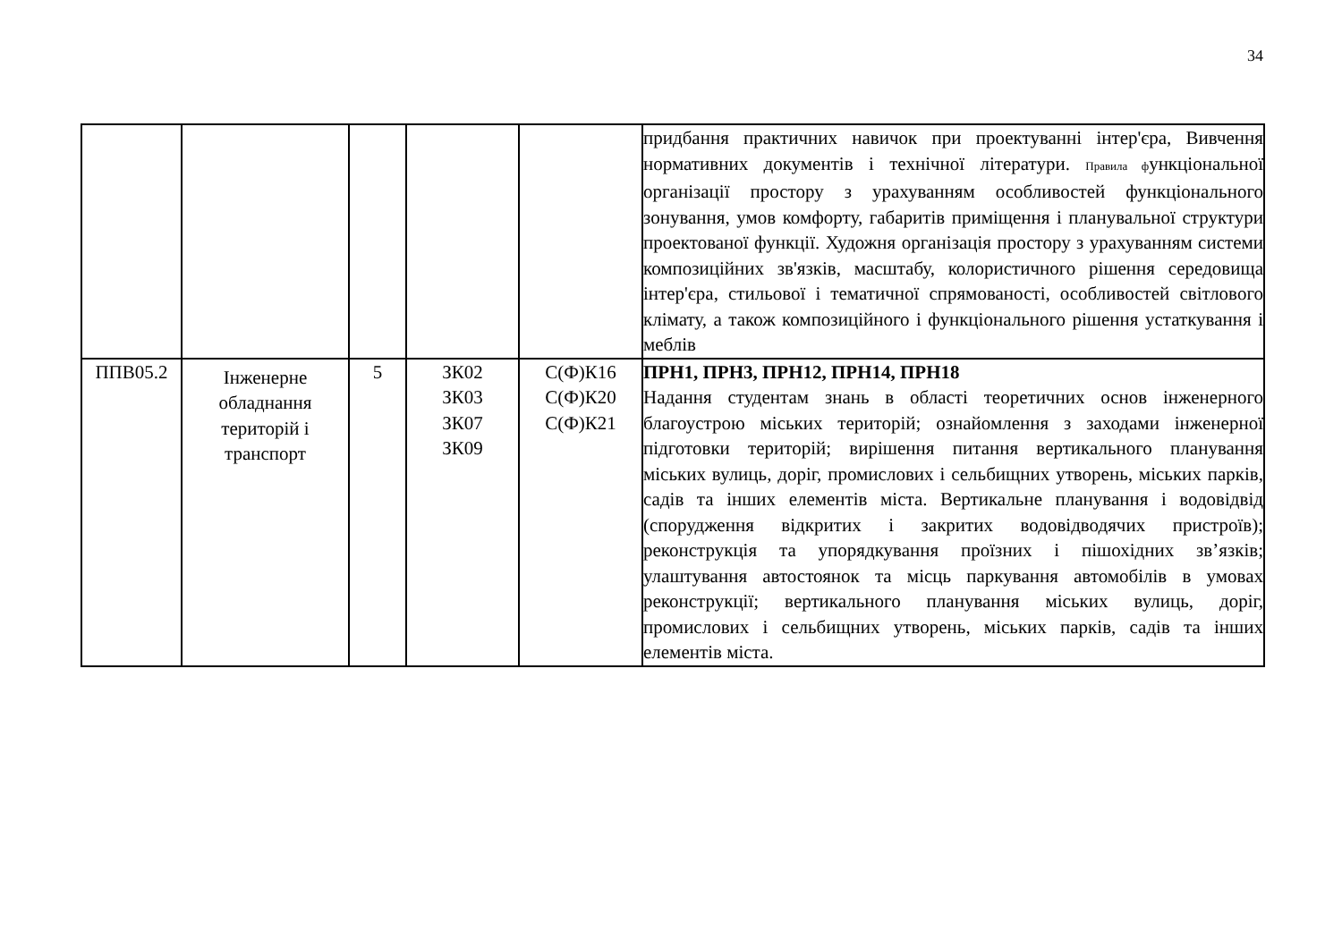34
| | | | | | придбання практичних навичок при проектуванні інтер'єра, Вивчення нормативних документів і технічної літератури. Правила ф ункціональної організації простору з урахуванням особливостей функціонального зонування, умов комфорту, габаритів приміщення і планувальної структури проектованої функції. Художня організація простору з урахуванням системи композиційних зв'язків, масштабу, колористичного рішення середовища інтер'єра, стильової і тематичної спрямованості, особливостей світлового клімату, а також композиційного і функціонального рішення устаткування і меблів |
| ППВ05.2 | Інженерне обладнання територій і транспорт | 5 | ЗК02 ЗК03 ЗК07 ЗК09 | С(Ф)К16 С(Ф)К20 С(Ф)К21 | ПРН1, ПРН3, ПРН12, ПРН14, ПРН18 Надання студентам знань в області теоретичних основ інженерного благоустрою міських територій; ознайомлення з заходами інженерної підготовки територій; вирішення питання вертикального планування міських вулиць, доріг, промислових і сельбищних утворень, міських парків, садів та інших елементів міста. Вертикальне планування і водовідвід (спорудження відкритих і закритих водовідводячих пристроїв); реконструкція та упорядкування проїзних і пішохідних зв’язків; улаштування автостоянок та місць паркування автомобілів в умовах реконструкції; вертикального планування міських вулиць, доріг, промислових і сельбищних утворень, міських парків, садів та інших елементів міста. |